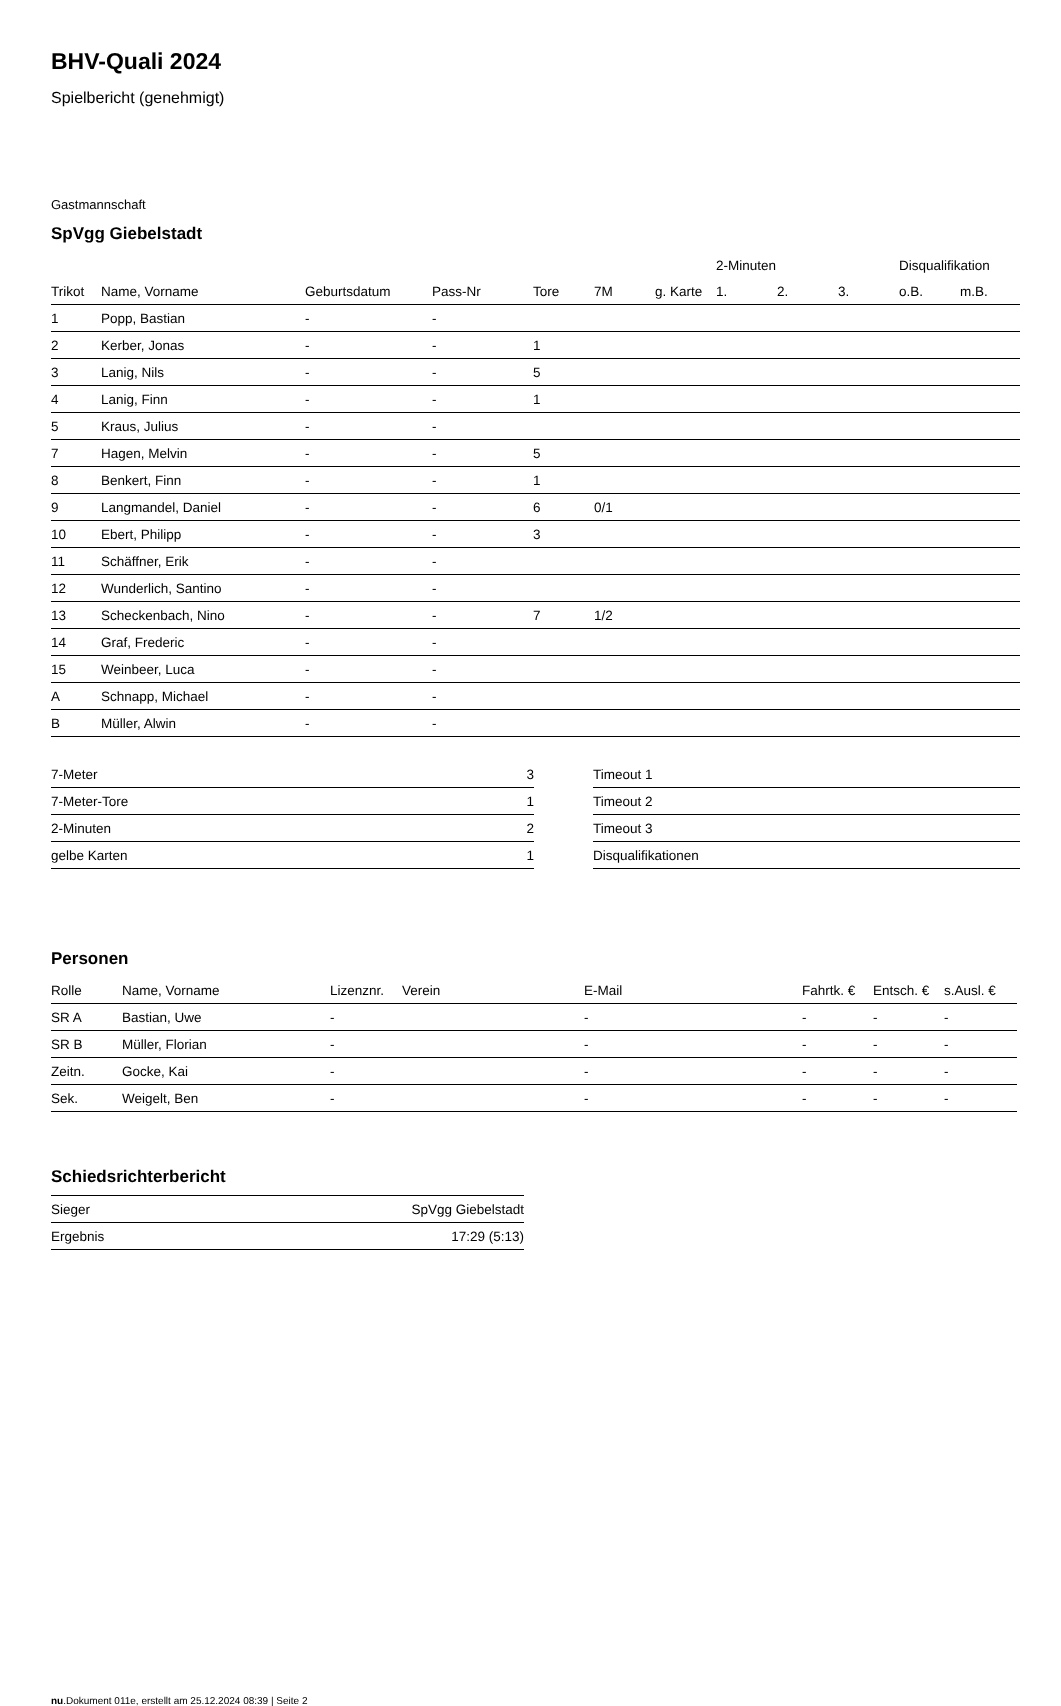BHV-Quali 2024
Spielbericht (genehmigt)
Gastmannschaft
SpVgg Giebelstadt
| | | | | | | | 2-Minuten | | | Disqualifikation | |
| --- | --- | --- | --- | --- | --- | --- | --- | --- | --- | --- | --- |
| Trikot | Name, Vorname | Geburtsdatum | Pass-Nr | Tore | 7M | g. Karte | 1. | 2. | 3. | o.B. | m.B. |
| 1 | Popp, Bastian | - | - | | | | | | | | |
| 2 | Kerber, Jonas | - | - | 1 | | | | | | | |
| 3 | Lanig, Nils | - | - | 5 | | | | | | | |
| 4 | Lanig, Finn | - | - | 1 | | | | | | | |
| 5 | Kraus, Julius | - | - | | | | | | | | |
| 7 | Hagen, Melvin | - | - | 5 | | | | | | | |
| 8 | Benkert, Finn | - | - | 1 | | | | | | | |
| 9 | Langmandel, Daniel | - | - | 6 | 0/1 | | | | | | |
| 10 | Ebert, Philipp | - | - | 3 | | | | | | | |
| 11 | Schäffner, Erik | - | - | | | | | | | | |
| 12 | Wunderlich, Santino | - | - | | | | | | | | |
| 13 | Scheckenbach, Nino | - | - | 7 | 1/2 | | | | | | |
| 14 | Graf, Frederic | - | - | | | | | | | | |
| 15 | Weinbeer, Luca | - | - | | | | | | | | |
| A | Schnapp, Michael | - | - | | | | | | | | |
| B | Müller, Alwin | - | - | | | | | | | | |
| 7-Meter | 3 |
| 7-Meter-Tore | 1 |
| 2-Minuten | 2 |
| gelbe Karten | 1 |
| Timeout 1 |
| Timeout 2 |
| Timeout 3 |
| Disqualifikationen |
Personen
| Rolle | Name, Vorname | Lizenznr. | Verein | E-Mail | Fahrtk. € | Entsch. € | s.Ausl. € |
| --- | --- | --- | --- | --- | --- | --- | --- |
| SR A | Bastian, Uwe | - | | - | - | - | - |
| SR B | Müller, Florian | - | | - | - | - | - |
| Zeitn. | Gocke, Kai | - | | - | - | - | - |
| Sek. | Weigelt, Ben | - | | - | - | - | - |
Schiedsrichterbericht
| Sieger | SpVgg Giebelstadt |
| Ergebnis | 17:29 (5:13) |
nu.Dokument 011e, erstellt am 25.12.2024 08:39 | Seite 2